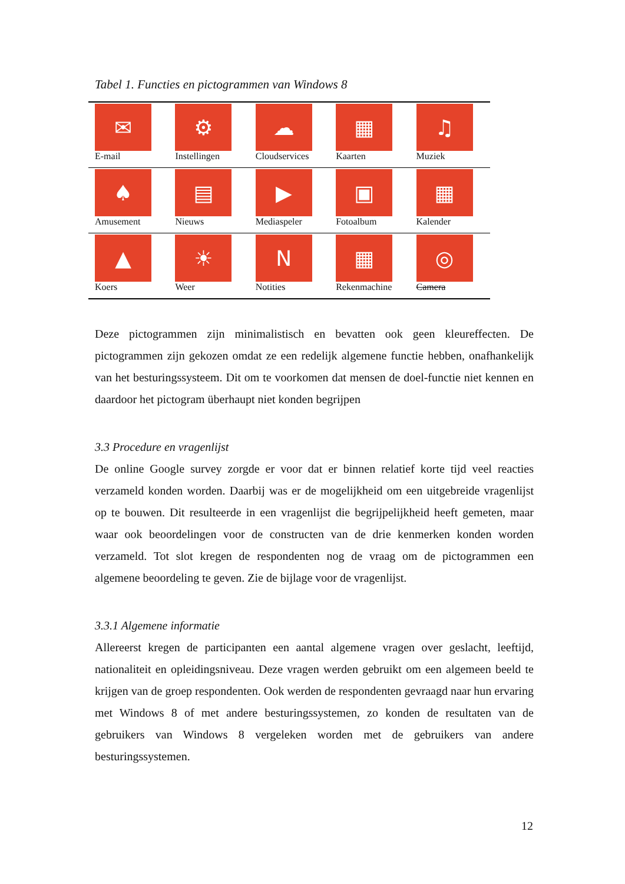Tabel 1. Functies en pictogrammen van Windows 8
| ✉ E-mail | ⚙ Instellingen | ☁ Cloudservices | ▦ Kaarten | ♫ Muziek |
| ♠ Amusement | ▤ Nieuws | ▶ Mediaspeler | ▣ Fotoalbum | ▦ Kalender |
| ▲ Koers | ☀ Weer | N Notities | ▦ Rekenmachine | ◎ Camera |
Deze pictogrammen zijn minimalistisch en bevatten ook geen kleureffecten. De pictogrammen zijn gekozen omdat ze een redelijk algemene functie hebben, onafhankelijk van het besturingssysteem. Dit om te voorkomen dat mensen de doel-functie niet kennen en daardoor het pictogram überhaupt niet konden begrijpen
3.3 Procedure en vragenlijst
De online Google survey zorgde er voor dat er binnen relatief korte tijd veel reacties verzameld konden worden. Daarbij was er de mogelijkheid om een uitgebreide vragenlijst op te bouwen. Dit resulteerde in een vragenlijst die begrijpelijkheid heeft gemeten, maar waar ook beoordelingen voor de constructen van de drie kenmerken konden worden verzameld. Tot slot kregen de respondenten nog de vraag om de pictogrammen een algemene beoordeling te geven. Zie de bijlage voor de vragenlijst.
3.3.1 Algemene informatie
Allereerst kregen de participanten een aantal algemene vragen over geslacht, leeftijd, nationaliteit en opleidingsniveau. Deze vragen werden gebruikt om een algemeen beeld te krijgen van de groep respondenten. Ook werden de respondenten gevraagd naar hun ervaring met Windows 8 of met andere besturingssystemen, zo konden de resultaten van de gebruikers van Windows 8 vergeleken worden met de gebruikers van andere besturingssystemen.
12